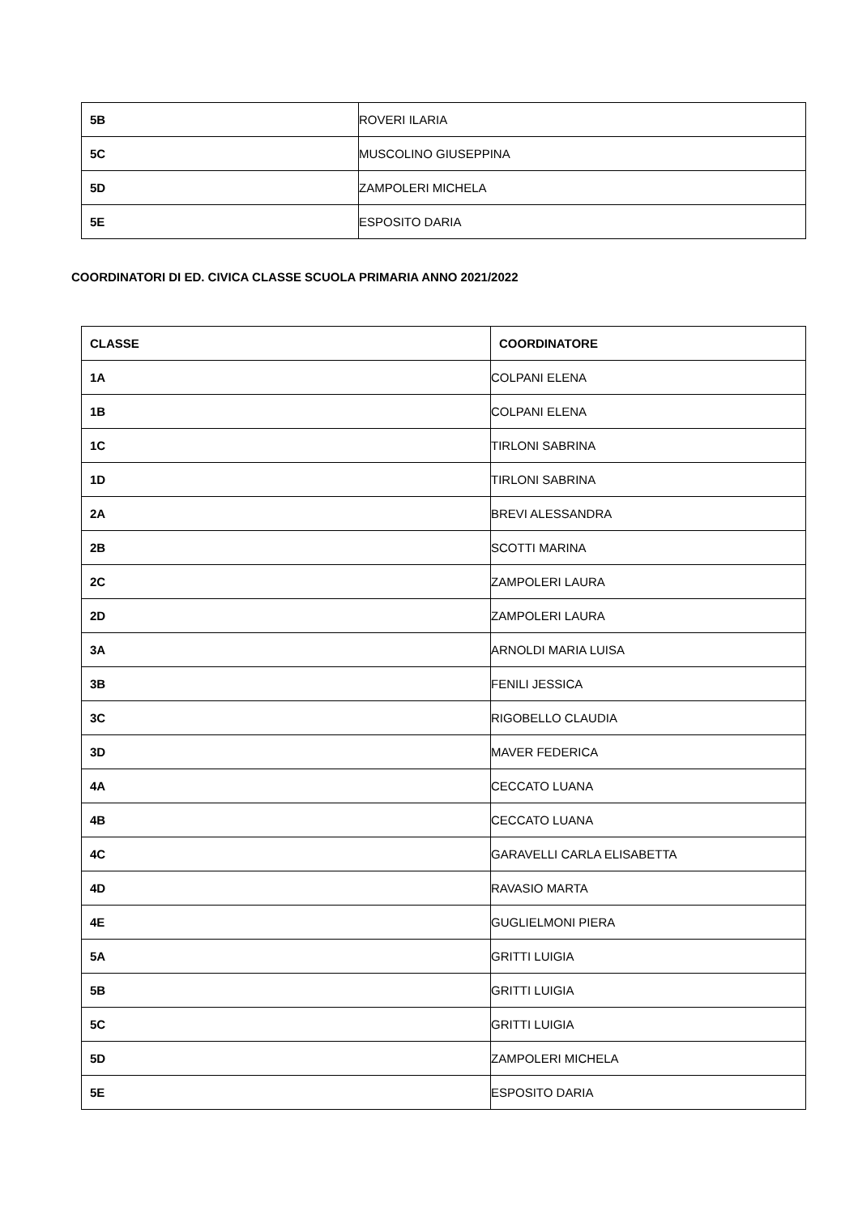| 5B | ROVERI ILARIA |
| 5C | MUSCOLINO GIUSEPPINA |
| 5D | ZAMPOLERI MICHELA |
| 5E | ESPOSITO DARIA |
COORDINATORI DI ED. CIVICA CLASSE SCUOLA PRIMARIA ANNO 2021/2022
| CLASSE | COORDINATORE |
| --- | --- |
| 1A | COLPANI ELENA |
| 1B | COLPANI ELENA |
| 1C | TIRLONI SABRINA |
| 1D | TIRLONI SABRINA |
| 2A | BREVI ALESSANDRA |
| 2B | SCOTTI MARINA |
| 2C | ZAMPOLERI LAURA |
| 2D | ZAMPOLERI LAURA |
| 3A | ARNOLDI MARIA LUISA |
| 3B | FENILI JESSICA |
| 3C | RIGOBELLO CLAUDIA |
| 3D | MAVER FEDERICA |
| 4A | CECCATO LUANA |
| 4B | CECCATO LUANA |
| 4C | GARAVELLI CARLA ELISABETTA |
| 4D | RAVASIO MARTA |
| 4E | GUGLIELMONI PIERA |
| 5A | GRITTI LUIGIA |
| 5B | GRITTI LUIGIA |
| 5C | GRITTI LUIGIA |
| 5D | ZAMPOLERI MICHELA |
| 5E | ESPOSITO DARIA |